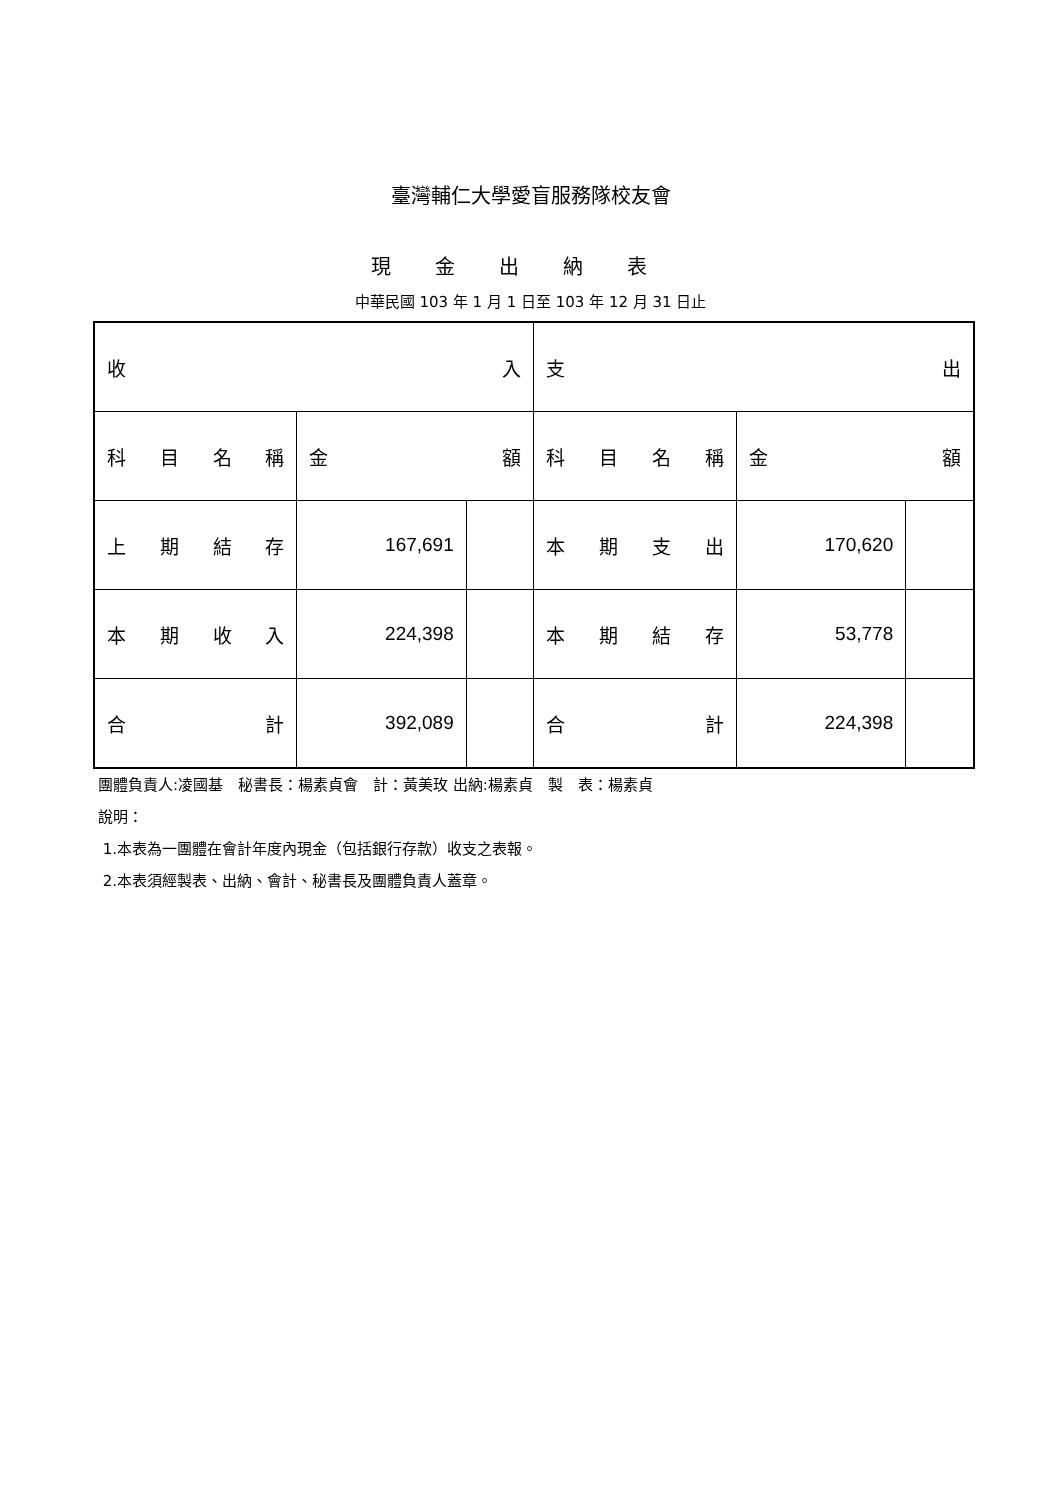臺灣輔仁大學愛盲服務隊校友會
現金出納表
中華民國 103 年 1 月 1 日至 103 年 12 月 31 日止
| 收 入 | | | 支 出 | | |
| --- | --- | --- | --- | --- | --- |
| 科 目 名 稱 | 金 額 | | 科 目 名 稱 | 金 額 | |
| 上 期 結 存 | 167,691 | | 本 期 支 出 | 170,620 | |
| 本 期 收 入 | 224,398 | | 本 期 結 存 | 53,778 | |
| 合 計 | 392,089 | | 合 計 | 224,398 | |
團體負責人:凌國基　秘書長：楊素貞會　計：黃美玫 出納:楊素貞　製　表：楊素貞
說明：
1.本表為一團體在會計年度內現金（包括銀行存款）收支之表報。
2.本表須經製表、出納、會計、秘書長及團體負責人蓋章。